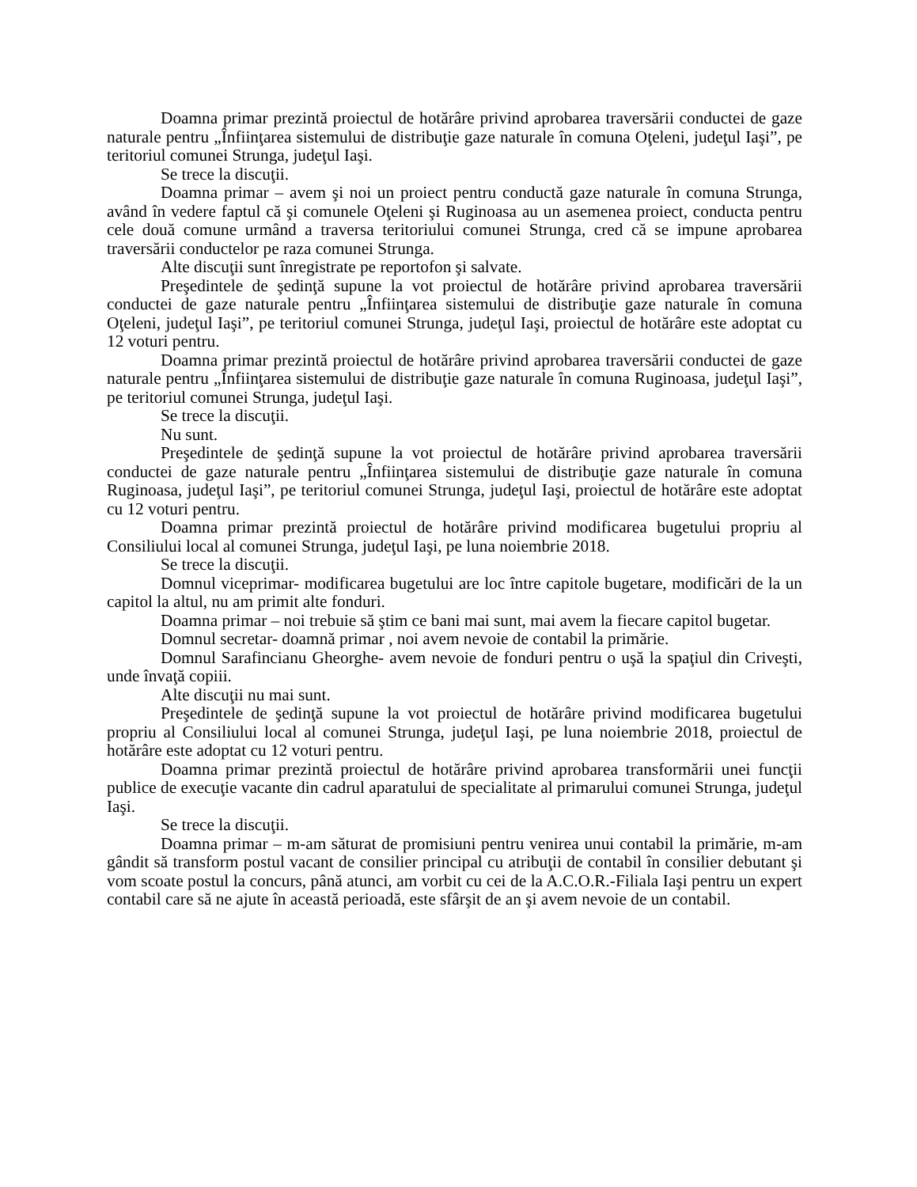Doamna primar prezintă proiectul de hotărâre privind aprobarea traversării conductei de gaze naturale pentru „Înfiinţarea sistemului de distribuţie gaze naturale în comuna Oţeleni, judeţul Iaşi”, pe teritoriul comunei Strunga, judeţul Iaşi.
Se trece la discuţii.
Doamna primar – avem şi noi un proiect pentru conductă gaze naturale în comuna Strunga, având în vedere faptul că şi comunele Oţeleni şi Ruginoasa au un asemenea proiect, conducta pentru cele două comune urmând a traversa teritoriului comunei Strunga, cred că se impune aprobarea traversării conductelor pe raza comunei Strunga.
Alte discuţii sunt înregistrate pe reportofon şi salvate.
Preşedintele de şedinţă supune la vot proiectul de hotărâre privind aprobarea traversării conductei de gaze naturale pentru „Înfiinţarea sistemului de distribuţie gaze naturale în comuna Oţeleni, judeţul Iaşi”, pe teritoriul comunei Strunga, judeţul Iaşi, proiectul de hotărâre este adoptat cu 12 voturi pentru.
Doamna primar prezintă proiectul de hotărâre privind aprobarea traversării conductei de gaze naturale pentru „Înfiinţarea sistemului de distribuţie gaze naturale în comuna Ruginoasa, judeţul Iaşi”, pe teritoriul comunei Strunga, judeţul Iaşi.
Se trece la discuţii.
Nu sunt.
Preşedintele de şedinţă supune la vot proiectul de hotărâre privind aprobarea traversării conductei de gaze naturale pentru „Înfiinţarea sistemului de distribuţie gaze naturale în comuna Ruginoasa, judeţul Iaşi”, pe teritoriul comunei Strunga, judeţul Iaşi, proiectul de hotărâre este adoptat cu 12 voturi pentru.
Doamna primar prezintă proiectul de hotărâre privind modificarea bugetului propriu al Consiliului local al comunei Strunga, judeţul Iaşi, pe luna noiembrie 2018.
Se trece la discuţii.
Domnul viceprimar- modificarea bugetului are loc între capitole bugetare, modificări de la un capitol la altul, nu am primit alte fonduri.
Doamna primar – noi trebuie să ştim ce bani mai sunt, mai avem la fiecare capitol bugetar.
Domnul secretar- doamnă primar , noi avem nevoie de contabil la primărie.
Domnul Sarafincianu Gheorghe- avem nevoie de fonduri pentru o uşă la spaţiul din Criveşti, unde învaţă copiii.
Alte discuţii nu mai sunt.
Preşedintele de şedinţă supune la vot proiectul de hotărâre privind modificarea bugetului propriu al Consiliului local al comunei Strunga, judeţul Iaşi, pe luna noiembrie 2018, proiectul de hotărâre este adoptat cu 12 voturi pentru.
Doamna primar prezintă proiectul de hotărâre privind aprobarea transformării unei funcţii publice de execuţie vacante din cadrul aparatului de specialitate al primarului comunei Strunga, judeţul Iaşi.
Se trece la discuţii.
Doamna primar – m-am săturat de promisiuni pentru venirea unui contabil la primărie, m-am gândit să transform postul vacant de consilier principal cu atribuţii de contabil în consilier debutant şi vom scoate postul la concurs, până atunci, am vorbit cu cei de la A.C.O.R.-Filiala Iaşi pentru un expert contabil care să ne ajute în această perioadă, este sfârşit de an şi avem nevoie de un contabil.